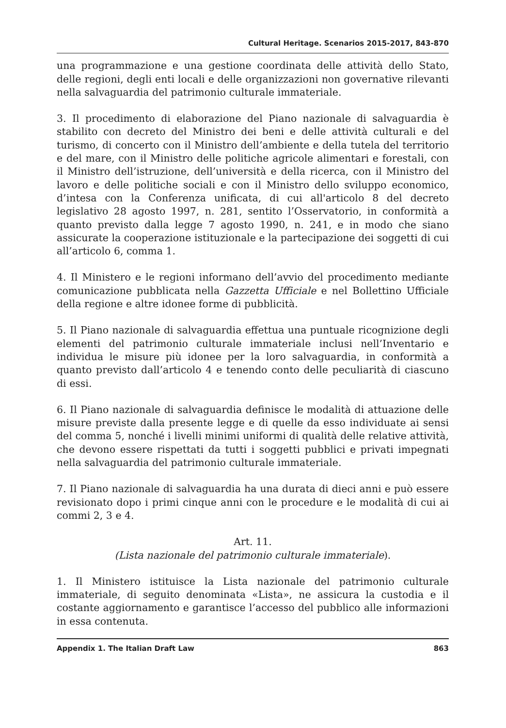Cultural Heritage. Scenarios 2015-2017, 843-870
una programmazione e una gestione coordinata delle attività dello Stato, delle regioni, degli enti locali e delle organizzazioni non governative rilevanti nella salvaguardia del patrimonio culturale immateriale.
3. Il procedimento di elaborazione del Piano nazionale di salvaguardia è stabilito con decreto del Ministro dei beni e delle attività culturali e del turismo, di concerto con il Ministro dell’ambiente e della tutela del territorio e del mare, con il Ministro delle politiche agricole alimentari e forestali, con il Ministro dell’istruzione, dell’università e della ricerca, con il Ministro del lavoro e delle politiche sociali e con il Ministro dello sviluppo economico, d’intesa con la Conferenza unificata, di cui all'articolo 8 del decreto legislativo 28 agosto 1997, n. 281, sentito l’Osservatorio, in conformità a quanto previsto dalla legge 7 agosto 1990, n. 241, e in modo che siano assicurate la cooperazione istituzionale e la partecipazione dei soggetti di cui all’articolo 6, comma 1.
4. Il Ministero e le regioni informano dell’avvio del procedimento mediante comunicazione pubblicata nella Gazzetta Ufficiale e nel Bollettino Ufficiale della regione e altre idonee forme di pubblicità.
5. Il Piano nazionale di salvaguardia effettua una puntuale ricognizione degli elementi del patrimonio culturale immateriale inclusi nell’Inventario e individua le misure più idonee per la loro salvaguardia, in conformità a quanto previsto dall’articolo 4 e tenendo conto delle peculiarità di ciascuno di essi.
6. Il Piano nazionale di salvaguardia definisce le modalità di attuazione delle misure previste dalla presente legge e di quelle da esso individuate ai sensi del comma 5, nonché i livelli minimi uniformi di qualità delle relative attività, che devono essere rispettati da tutti i soggetti pubblici e privati impegnati nella salvaguardia del patrimonio culturale immateriale.
7. Il Piano nazionale di salvaguardia ha una durata di dieci anni e può essere revisionato dopo i primi cinque anni con le procedure e le modalità di cui ai commi 2, 3 e 4.
Art. 11.
(Lista nazionale del patrimonio culturale immateriale).
1. Il Ministero istituisce la Lista nazionale del patrimonio culturale immateriale, di seguito denominata «Lista», ne assicura la custodia e il costante aggiornamento e garantisce l’accesso del pubblico alle informazioni in essa contenuta.
Appendix 1. The Italian Draft Law 863